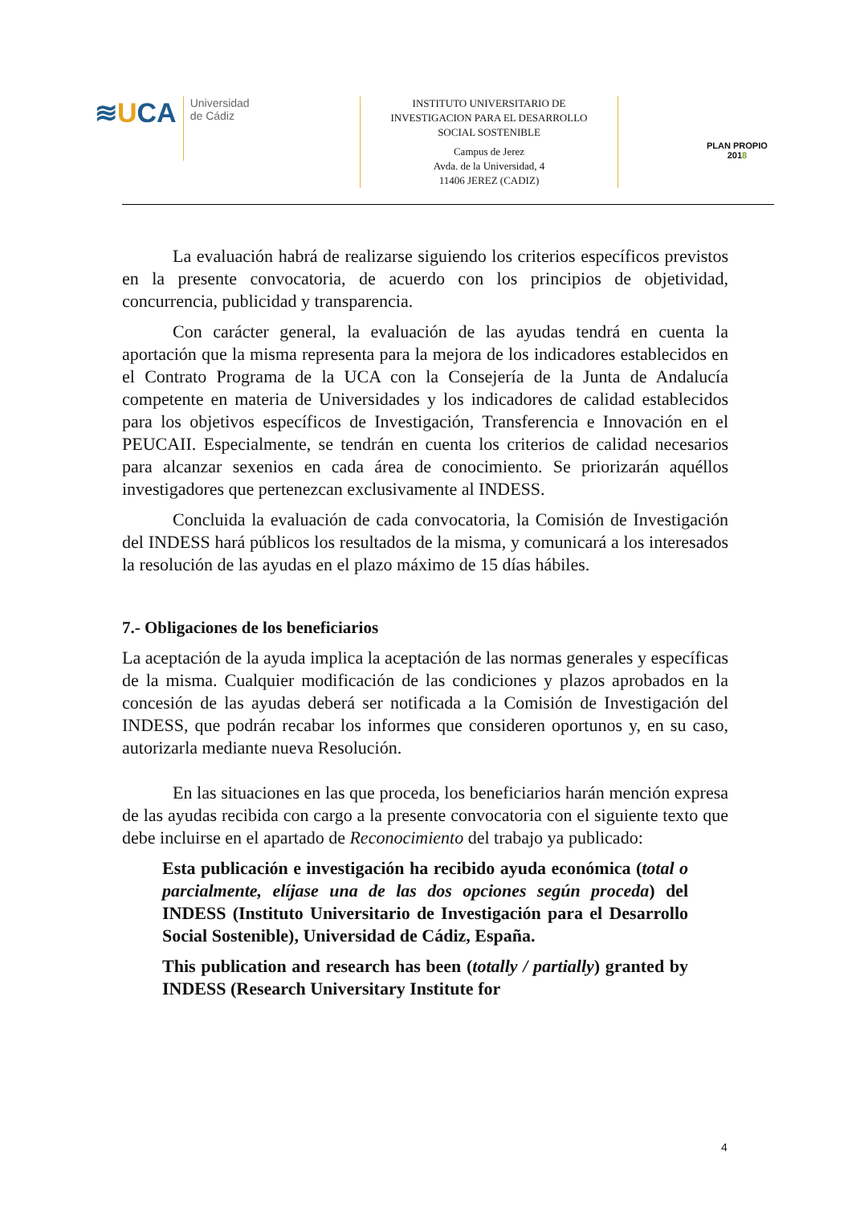≋UCA
Universidad
de Cádiz
INSTITUTO UNIVERSITARIO DE
INVESTIGACION PARA EL DESARROLLO
SOCIAL SOSTENIBLE
Campus de Jerez
Avda. de la Universidad, 4
11406 JEREZ (CADIZ)
PLAN PROPIO
2018
La evaluación habrá de realizarse siguiendo los criterios específicos previstos en la presente convocatoria, de acuerdo con los principios de objetividad, concurrencia, publicidad y transparencia.
Con carácter general, la evaluación de las ayudas tendrá en cuenta la aportación que la misma representa para la mejora de los indicadores establecidos en el Contrato Programa de la UCA con la Consejería de la Junta de Andalucía competente en materia de Universidades y los indicadores de calidad establecidos para los objetivos específicos de Investigación, Transferencia e Innovación en el PEUCAII. Especialmente, se tendrán en cuenta los criterios de calidad necesarios para alcanzar sexenios en cada área de conocimiento. Se priorizarán aquéllos investigadores que pertenezcan exclusivamente al INDESS.
Concluida la evaluación de cada convocatoria, la Comisión de Investigación del INDESS hará públicos los resultados de la misma, y comunicará a los interesados la resolución de las ayudas en el plazo máximo de 15 días hábiles.
7.- Obligaciones de los beneficiarios
La aceptación de la ayuda implica la aceptación de las normas generales y específicas de la misma. Cualquier modificación de las condiciones y plazos aprobados en la concesión de las ayudas deberá ser notificada a la Comisión de Investigación del INDESS, que podrán recabar los informes que consideren oportunos y, en su caso, autorizarla mediante nueva Resolución.
En las situaciones en las que proceda, los beneficiarios harán mención expresa de las ayudas recibida con cargo a la presente convocatoria con el siguiente texto que debe incluirse en el apartado de Reconocimiento del trabajo ya publicado:
Esta publicación e investigación ha recibido ayuda económica (total o parcialmente, elíjase una de las dos opciones según proceda) del INDESS (Instituto Universitario de Investigación para el Desarrollo Social Sostenible), Universidad de Cádiz, España.
This publication and research has been (totally / partially) granted by INDESS (Research Universitary Institute for
4